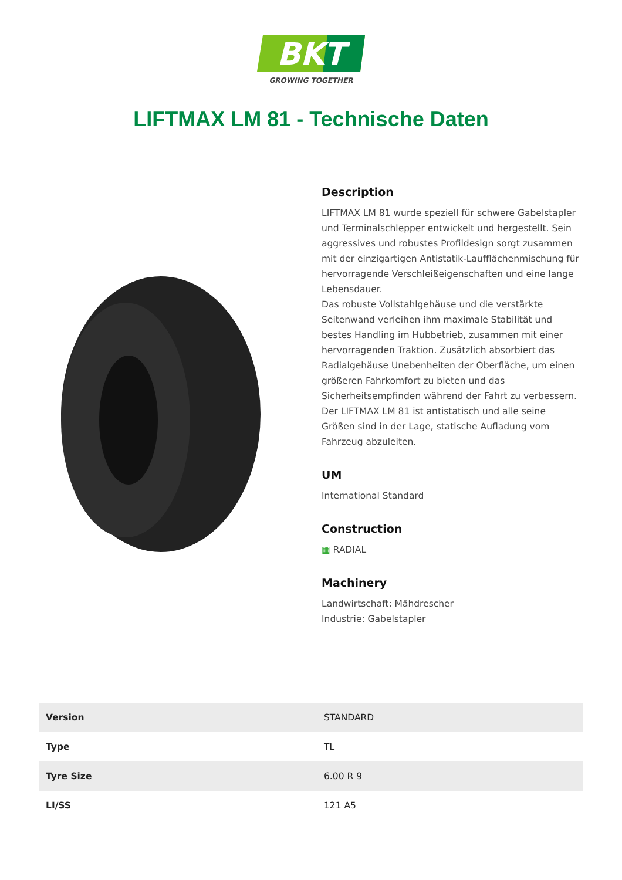BKT
GROWING TOGETHER
LIFTMAX LM 81 - Technische Daten
Description
LIFTMAX LM 81 wurde speziell für schwere Gabelstapler und Terminalschlepper entwickelt und hergestellt. Sein aggressives und robustes Profildesign sorgt zusammen mit der einzigartigen Antistatik-Laufflächenmischung für hervorragende Verschleißeigenschaften und eine lange Lebensdauer.
Das robuste Vollstahlgehäuse und die verstärkte Seitenwand verleihen ihm maximale Stabilität und bestes Handling im Hubbetrieb, zusammen mit einer hervorragenden Traktion. Zusätzlich absorbiert das Radialgehäuse Unebenheiten der Oberfläche, um einen größeren Fahrkomfort zu bieten und das Sicherheitsempfinden während der Fahrt zu verbessern. Der LIFTMAX LM 81 ist antistatisch und alle seine Größen sind in der Lage, statische Aufladung vom Fahrzeug abzuleiten.
UM
International Standard
Construction
▦ RADIAL
Machinery
Landwirtschaft: Mähdrescher
Industrie: Gabelstapler
| Version | STANDARD |
| Type | TL |
| Tyre Size | 6.00 R 9 |
| LI/SS | 121 A5 |